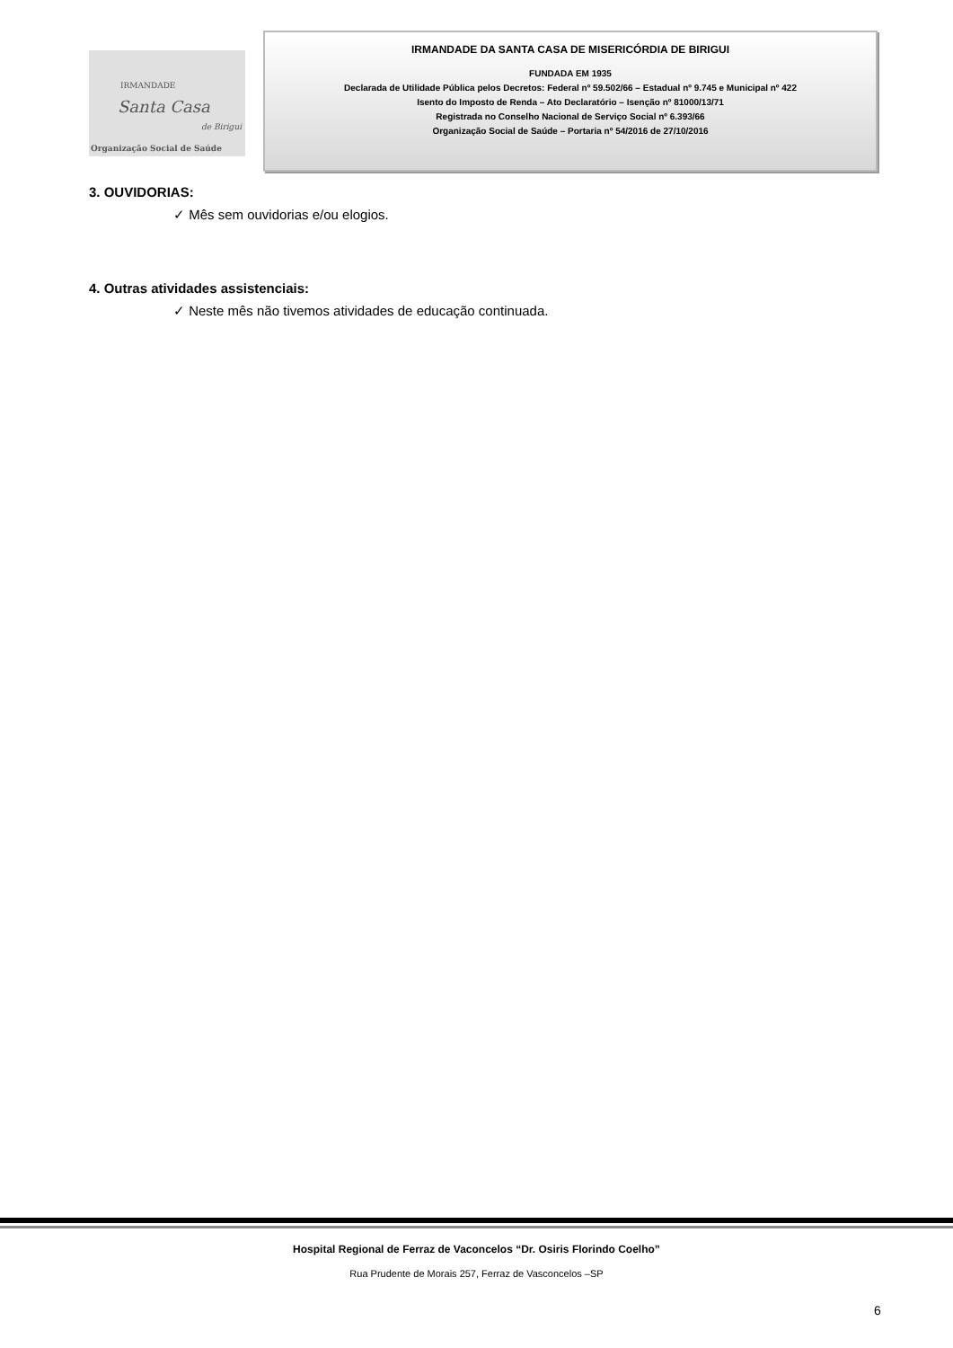IRMANDADE
Santa Casa
de Birigui
Organização Social de Saúde
IRMANDADE DA SANTA CASA DE MISERICÓRDIA DE BIRIGUI
FUNDADA EM 1935
Declarada de Utilidade Pública pelos Decretos: Federal nº 59.502/66 – Estadual nº 9.745 e Municipal nº 422
Isento do Imposto de Renda – Ato Declaratório – Isenção nº 81000/13/71
Registrada no Conselho Nacional de Serviço Social nº 6.393/66
Organização Social de Saúde – Portaria nº 54/2016 de 27/10/2016
3. OUVIDORIAS:
✓ Mês sem ouvidorias e/ou elogios.
4. Outras atividades assistenciais:
✓ Neste mês não tivemos atividades de educação continuada.
Hospital Regional de Ferraz de Vaconcelos “Dr. Osiris Florindo Coelho”
Rua Prudente de Morais 257, Ferraz de Vasconcelos –SP
6